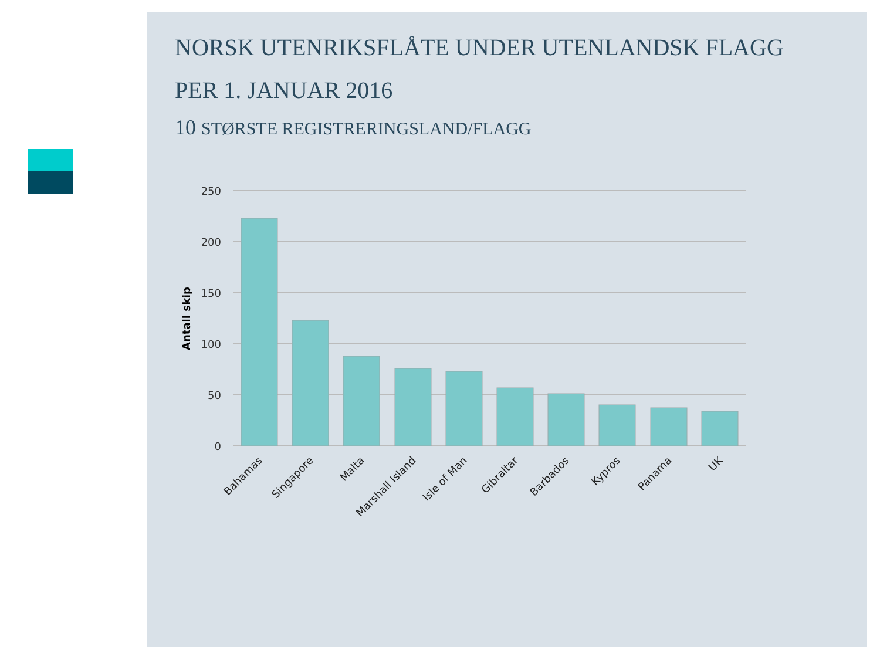NORSK UTENRIKSFLÅTE UNDER UTENLANDSK FLAGG
PER 1. JANUAR 2016
10 STØRSTE REGISTRERINGSLAND/FLAGG
250
200
150
100
50
0
Antall skip
Bahamas
Singapore
Malta
Marshall Island
Isle of Man
Gibraltar
Barbados
Kypros
Panama
UK